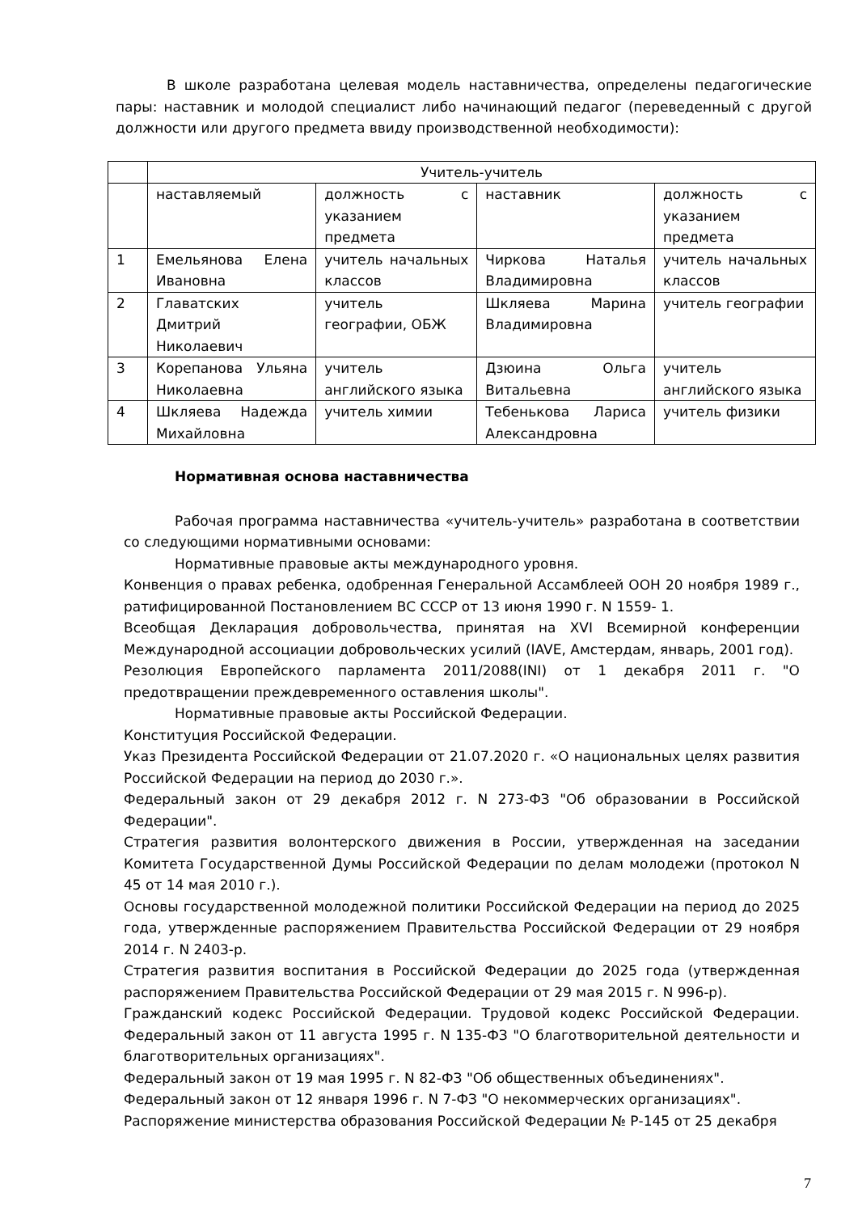В школе разработана целевая модель наставничества, определены педагогические пары: наставник и молодой специалист либо начинающий педагог (переведенный с другой должности или другого предмета ввиду производственной необходимости):
| | Учитель-учитель | | | |
| | наставляемый | должность с указанием предмета | наставник | должность с указанием предмета |
| 1 | Емельянова Елена Ивановна | учитель начальных классов | Чиркова Наталья Владимировна | учитель начальных классов |
| 2 | Главатских Дмитрий Николаевич | учитель географии, ОБЖ | Шкляева Марина Владимировна | учитель географии |
| 3 | Корепанова Ульяна Николаевна | учитель английского языка | Дзюина Ольга Витальевна | учитель английского языка |
| 4 | Шкляева Надежда Михайловна | учитель химии | Тебенькова Лариса Александровна | учитель физики |
Нормативная основа наставничества
Рабочая программа наставничества «учитель-учитель» разработана в соответствии со следующими нормативными основами:
Нормативные правовые акты международного уровня.
Конвенция о правах ребенка, одобренная Генеральной Ассамблеей ООН 20 ноября 1989 г., ратифицированной Постановлением ВС СССР от 13 июня 1990 г. N 1559- 1.
Всеобщая Декларация добровольчества, принятая на XVI Всемирной конференции Международной ассоциации добровольческих усилий (IAVE, Амстердам, январь, 2001 год).
Резолюция Европейского парламента 2011/2088(INI) от 1 декабря 2011 г. "О предотвращении преждевременного оставления школы".
Нормативные правовые акты Российской Федерации.
Конституция Российской Федерации.
Указ Президента Российской Федерации от 21.07.2020 г. «О национальных целях развития Российской Федерации на период до 2030 г.».
Федеральный закон от 29 декабря 2012 г. N 273-ФЗ "Об образовании в Российской Федерации".
Стратегия развития волонтерского движения в России, утвержденная на заседании Комитета Государственной Думы Российской Федерации по делам молодежи (протокол N 45 от 14 мая 2010 г.).
Основы государственной молодежной политики Российской Федерации на период до 2025 года, утвержденные распоряжением Правительства Российской Федерации от 29 ноября 2014 г. N 2403-р.
Стратегия развития воспитания в Российской Федерации до 2025 года (утвержденная распоряжением Правительства Российской Федерации от 29 мая 2015 г. N 996-р).
Гражданский кодекс Российской Федерации. Трудовой кодекс Российской Федерации. Федеральный закон от 11 августа 1995 г. N 135-ФЗ "О благотворительной деятельности и благотворительных организациях".
Федеральный закон от 19 мая 1995 г. N 82-ФЗ "Об общественных объединениях".
Федеральный закон от 12 января 1996 г. N 7-ФЗ "О некоммерческих организациях".
Распоряжение министерства образования Российской Федерации № Р-145 от 25 декабря
7